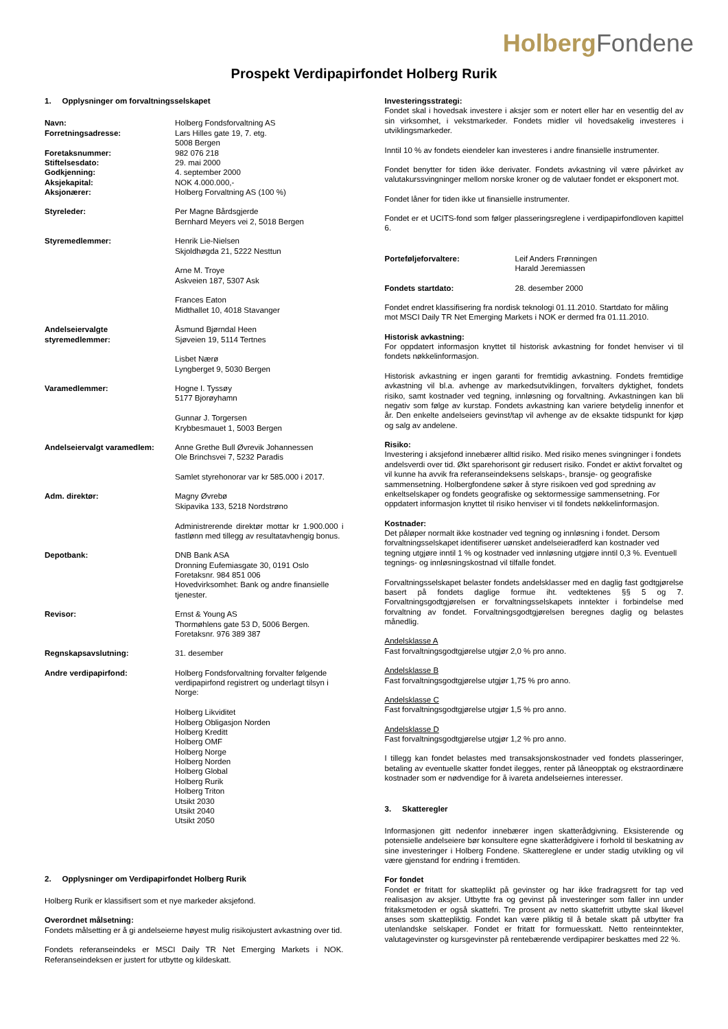Holberg Fondene
Prospekt Verdipapirfondet Holberg Rurik
1. Opplysninger om forvaltningsselskapet
| Navn: | Holberg Fondsforvaltning AS |
| Forretningsadresse: | Lars Hilles gate 19, 7. etg. 5008 Bergen |
| Foretaksnummer: | 982 076 218 |
| Stiftelsesdato: | 29. mai 2000 |
| Godkjenning: | 4. september 2000 |
| Aksjekapital: | NOK 4.000.000,- |
| Aksjonærer: | Holberg Forvaltning AS (100 %) |
| Styreleder: | Per Magne Bårdsgjerde Bernhard Meyers vei 2, 5018 Bergen |
| Styremedlemmer: | Henrik Lie-Nielsen Skjoldhøgda 21, 5222 Nesttun Arne M. Troye Askveien 187, 5307 Ask Frances Eaton Midthallet 10, 4018 Stavanger |
| Andelseiervalgte styremedlemmer: | Åsmund Bjørndal Heen Sjøveien 19, 5114 Tertnes Lisbet Nærø Lyngberget 9, 5030 Bergen |
| Varamedlemmer: | Hogne I. Tyssøy 5177 Bjorøyhamn Gunnar J. Torgersen Krybbesmauet 1, 5003 Bergen |
| Andelseiervalgt varamedlem: | Anne Grethe Bull Øvrevik Johannessen Ole Brinchsvei 7, 5232 Paradis Samlet styrehonorar var kr 585.000 i 2017. |
| Adm. direktør: | Magny Øvrebø Skipavika 133, 5218 Nordstrøno Administrerende direktør mottar kr 1.900.000 i fastlønn med tillegg av resultatavhengig bonus. |
| Depotbank: | DNB Bank ASA Dronning Eufemiasgate 30, 0191 Oslo Foretaksnr. 984 851 006 Hovedvirksomhet: Bank og andre finansielle tjenester. |
| Revisor: | Ernst & Young AS Thormøhlens gate 53 D, 5006 Bergen. Foretaksnr. 976 389 387 |
| Regnskapsavslutning: | 31. desember |
| Andre verdipapirfond: | Holberg Fondsforvaltning forvalter følgende verdipapirfond registrert og underlagt tilsyn i Norge: Holberg Likviditet Holberg Obligasjon Norden Holberg Kreditt Holberg OMF Holberg Norge Holberg Norden Holberg Global Holberg Rurik Holberg Triton Utsikt 2030 Utsikt 2040 Utsikt 2050 |
2. Opplysninger om Verdipapirfondet Holberg Rurik
Holberg Rurik er klassifisert som et nye markeder aksjefond.
Overordnet målsetning:
Fondets målsetting er å gi andelseierne høyest mulig risikojustert avkastning over tid.
Fondets referanseindeks er MSCI Daily TR Net Emerging Markets i NOK. Referanseindeksen er justert for utbytte og kildeskatt.
Investeringsstrategi:
Fondet skal i hovedsak investere i aksjer som er notert eller har en vesentlig del av sin virksomhet, i vekstmarkeder. Fondets midler vil hovedsakelig investeres i utviklingsmarkeder.
Inntil 10 % av fondets eiendeler kan investeres i andre finansielle instrumenter.
Fondet benytter for tiden ikke derivater. Fondets avkastning vil være påvirket av valutakurssvingninger mellom norske kroner og de valutaer fondet er eksponert mot.
Fondet låner for tiden ikke ut finansielle instrumenter.
Fondet er et UCITS-fond som følger plasseringsreglene i verdipapirfondloven kapittel 6.
| Porteføljeforvaltere: | Leif Anders Frønningen Harald Jeremiassen |
| Fondets startdato: | 28. desember 2000 |
Fondet endret klassifisering fra nordisk teknologi 01.11.2010. Startdato for måling mot MSCI Daily TR Net Emerging Markets i NOK er dermed fra 01.11.2010.
Historisk avkastning:
For oppdatert informasjon knyttet til historisk avkastning for fondet henviser vi til fondets nøkkelinformasjon.
Historisk avkastning er ingen garanti for fremtidig avkastning. Fondets fremtidige avkastning vil bl.a. avhenge av markedsutviklingen, forvalters dyktighet, fondets risiko, samt kostnader ved tegning, innløsning og forvaltning. Avkastningen kan bli negativ som følge av kurstap. Fondets avkastning kan variere betydelig innenfor et år. Den enkelte andelseiers gevinst/tap vil avhenge av de eksakte tidspunkt for kjøp og salg av andelene.
Risiko:
Investering i aksjefond innebærer alltid risiko. Med risiko menes svingninger i fondets andelsverdi over tid. Økt sparehorisont gir redusert risiko. Fondet er aktivt forvaltet og vil kunne ha avvik fra referanseindeksens selskaps-, bransje- og geografiske sammensetning. Holbergfondene søker å styre risikoen ved god spredning av enkeltselskaper og fondets geografiske og sektormessige sammensetning. For oppdatert informasjon knyttet til risiko henviser vi til fondets nøkkelinformasjon.
Kostnader:
Det påløper normalt ikke kostnader ved tegning og innløsning i fondet. Dersom forvaltningsselskapet identifiserer uønsket andelseieradferd kan kostnader ved tegning utgjøre inntil 1 % og kostnader ved innløsning utgjøre inntil 0,3 %. Eventuell tegnings- og innløsningskostnad vil tilfalle fondet.
Forvaltningsselskapet belaster fondets andelsklasser med en daglig fast godtgjørelse basert på fondets daglige formue iht. vedtektenes §§ 5 og 7. Forvaltningsgodtgjørelsen er forvaltningsselskapets inntekter i forbindelse med forvaltning av fondet. Forvaltningsgodtgjørelsen beregnes daglig og belastes månedlig.
Andelsklasse A
Fast forvaltningsgodtgjørelse utgjør 2,0 % pro anno.
Andelsklasse B
Fast forvaltningsgodtgjørelse utgjør 1,75 % pro anno.
Andelsklasse C
Fast forvaltningsgodtgjørelse utgjør 1,5 % pro anno.
Andelsklasse D
Fast forvaltningsgodtgjørelse utgjør 1,2 % pro anno.
I tillegg kan fondet belastes med transaksjonskostnader ved fondets plasseringer, betaling av eventuelle skatter fondet ilegges, renter på låneopptak og ekstraordinære kostnader som er nødvendige for å ivareta andelseiernes interesser.
3. Skatteregler
Informasjonen gitt nedenfor innebærer ingen skatterådgivning. Eksisterende og potensielle andelseiere bør konsultere egne skatterådgivere i forhold til beskatning av sine investeringer i Holberg Fondene. Skattereglene er under stadig utvikling og vil være gjenstand for endring i fremtiden.
For fondet
Fondet er fritatt for skatteplikt på gevinster og har ikke fradragsrett for tap ved realisasjon av aksjer. Utbytte fra og gevinst på investeringer som faller inn under fritaksmetoden er også skattefri. Tre prosent av netto skattefritt utbytte skal likevel anses som skattepliktig. Fondet kan være pliktig til å betale skatt på utbytter fra utenlandske selskaper. Fondet er fritatt for formuesskatt. Netto renteinntekter, valutagevinster og kursgevinster på rentebærende verdipapirer beskattes med 22 %.